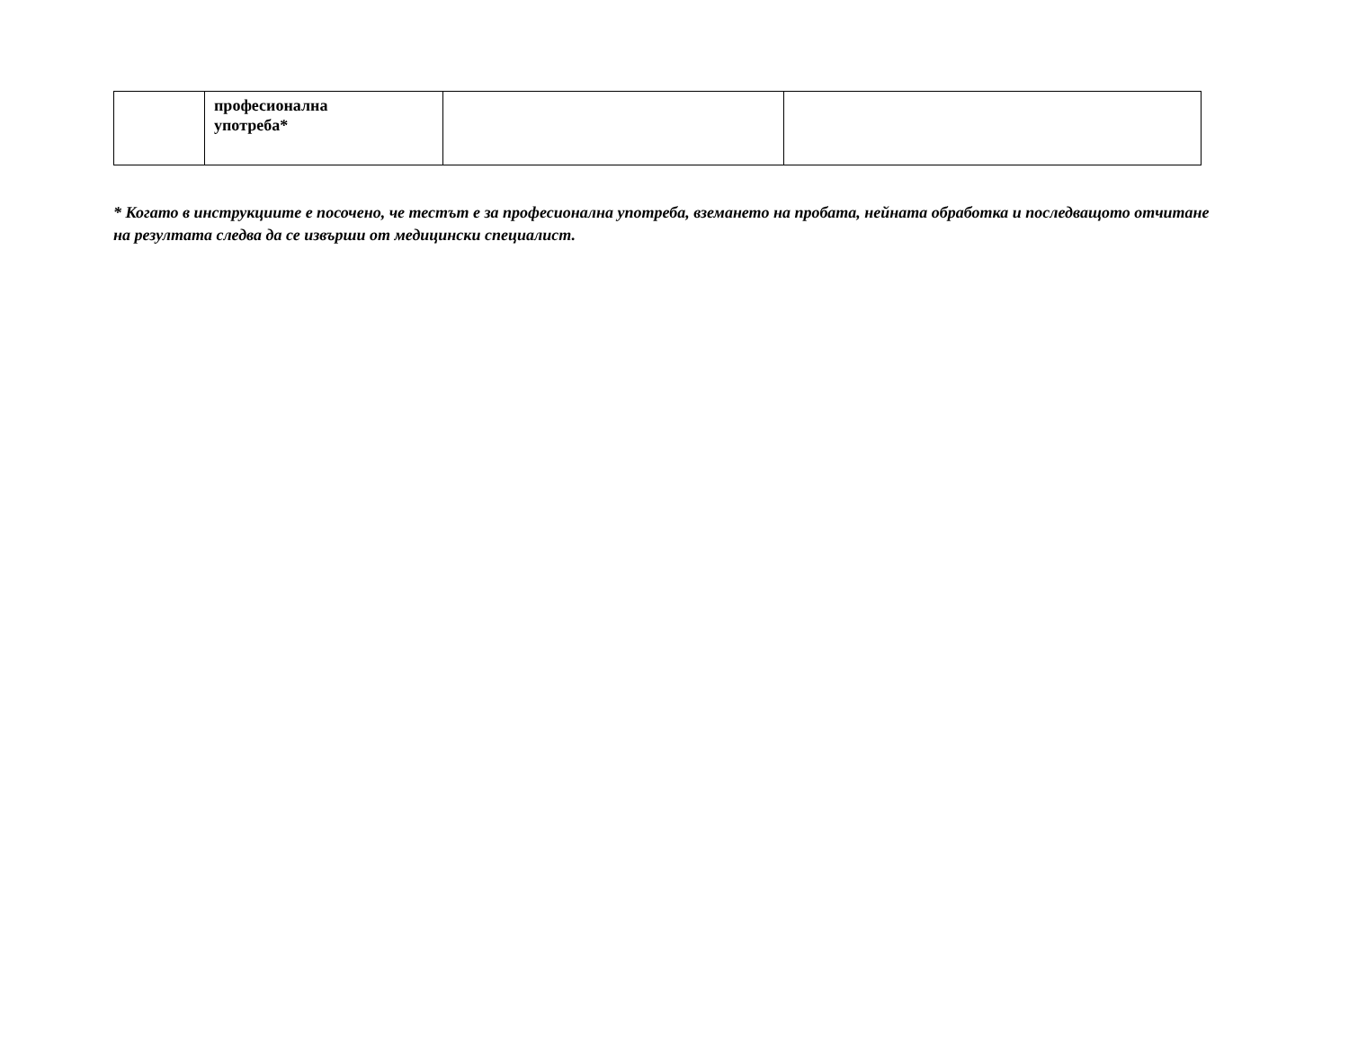| | професионална употреба* | | |
* Когато в инструкциите е посочено, че тестът е за професионална употреба, вземането на пробата, нейната обработка и последващото отчитане на резултата следва да се извърши от медицински специалист.